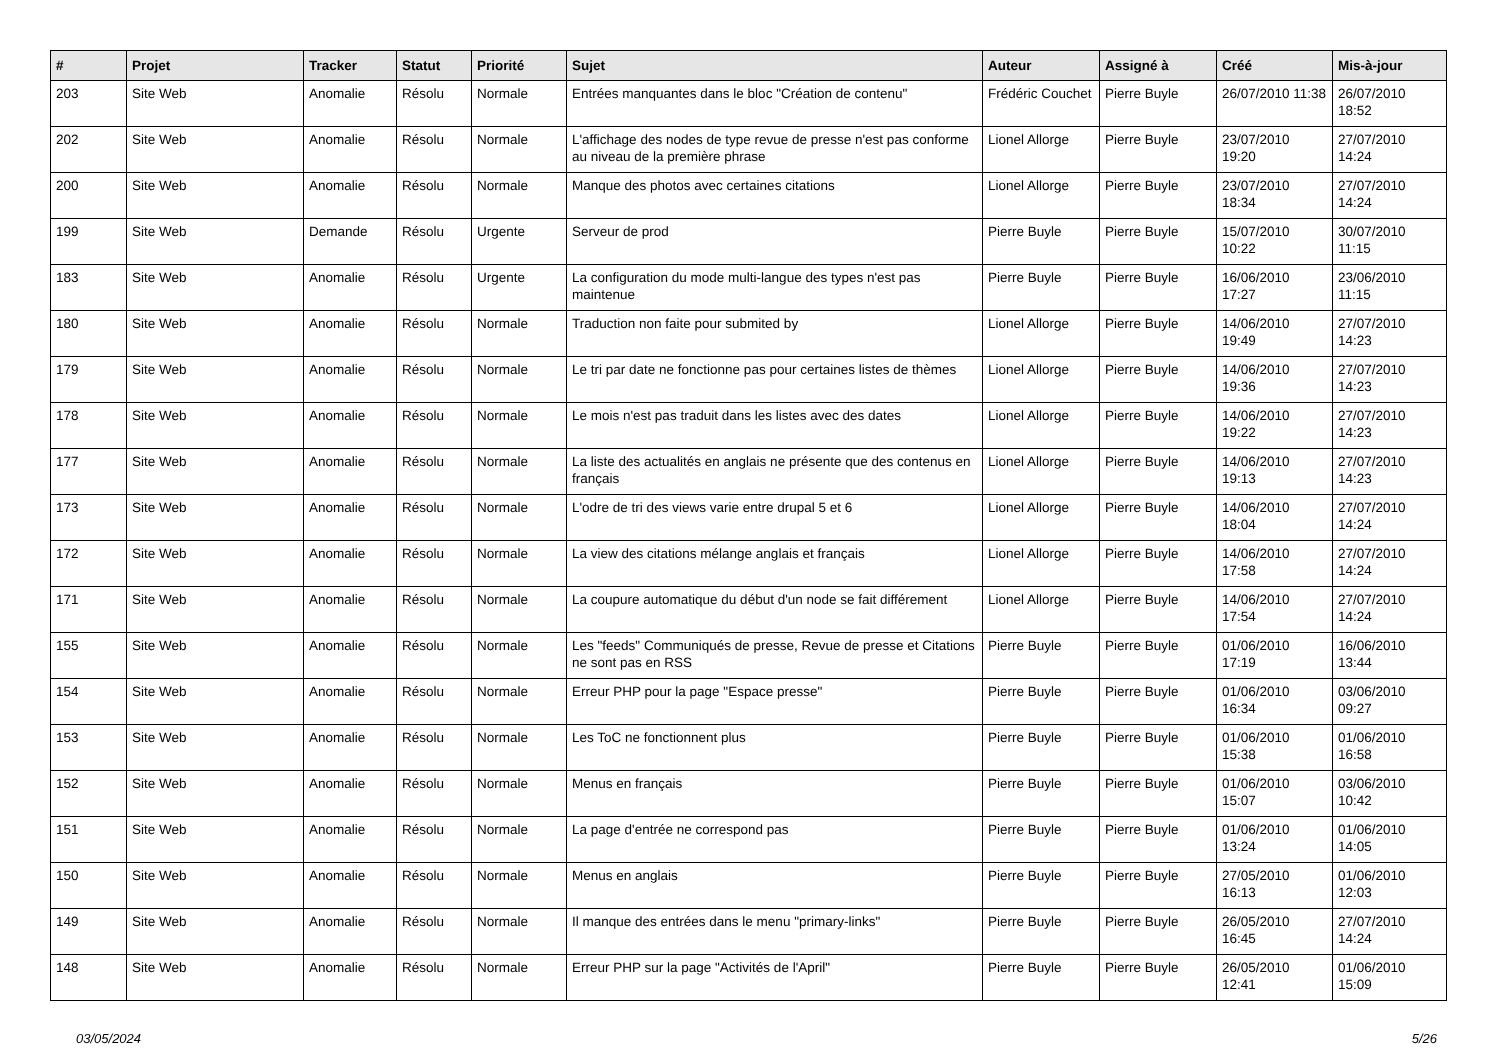| # | Projet | Tracker | Statut | Priorité | Sujet | Auteur | Assigné à | Créé | Mis-à-jour |
| --- | --- | --- | --- | --- | --- | --- | --- | --- | --- |
| 203 | Site Web | Anomalie | Résolu | Normale | Entrées manquantes dans le bloc "Création de contenu" | Frédéric Couchet | Pierre Buyle | 26/07/2010 11:38 | 26/07/2010 18:52 |
| 202 | Site Web | Anomalie | Résolu | Normale | L'affichage des nodes de type revue de presse n'est pas conforme au niveau de la première phrase | Lionel Allorge | Pierre Buyle | 23/07/2010 19:20 | 27/07/2010 14:24 |
| 200 | Site Web | Anomalie | Résolu | Normale | Manque des photos avec certaines citations | Lionel Allorge | Pierre Buyle | 23/07/2010 18:34 | 27/07/2010 14:24 |
| 199 | Site Web | Demande | Résolu | Urgente | Serveur de prod | Pierre Buyle | Pierre Buyle | 15/07/2010 10:22 | 30/07/2010 11:15 |
| 183 | Site Web | Anomalie | Résolu | Urgente | La configuration du mode multi-langue des types n'est pas maintenue | Pierre Buyle | Pierre Buyle | 16/06/2010 17:27 | 23/06/2010 11:15 |
| 180 | Site Web | Anomalie | Résolu | Normale | Traduction non faite pour submited by | Lionel Allorge | Pierre Buyle | 14/06/2010 19:49 | 27/07/2010 14:23 |
| 179 | Site Web | Anomalie | Résolu | Normale | Le tri par date ne fonctionne pas pour certaines listes de thèmes | Lionel Allorge | Pierre Buyle | 14/06/2010 19:36 | 27/07/2010 14:23 |
| 178 | Site Web | Anomalie | Résolu | Normale | Le mois n'est pas traduit dans les listes avec des dates | Lionel Allorge | Pierre Buyle | 14/06/2010 19:22 | 27/07/2010 14:23 |
| 177 | Site Web | Anomalie | Résolu | Normale | La liste des actualités en anglais ne présente que des contenus en français | Lionel Allorge | Pierre Buyle | 14/06/2010 19:13 | 27/07/2010 14:23 |
| 173 | Site Web | Anomalie | Résolu | Normale | L'odre de tri des views varie entre drupal 5 et 6 | Lionel Allorge | Pierre Buyle | 14/06/2010 18:04 | 27/07/2010 14:24 |
| 172 | Site Web | Anomalie | Résolu | Normale | La view des citations mélange anglais et français | Lionel Allorge | Pierre Buyle | 14/06/2010 17:58 | 27/07/2010 14:24 |
| 171 | Site Web | Anomalie | Résolu | Normale | La coupure automatique du début d'un node se fait différement | Lionel Allorge | Pierre Buyle | 14/06/2010 17:54 | 27/07/2010 14:24 |
| 155 | Site Web | Anomalie | Résolu | Normale | Les "feeds" Communiqués de presse, Revue de presse et Citations ne sont pas en RSS | Pierre Buyle | Pierre Buyle | 01/06/2010 17:19 | 16/06/2010 13:44 |
| 154 | Site Web | Anomalie | Résolu | Normale | Erreur PHP pour la page "Espace presse" | Pierre Buyle | Pierre Buyle | 01/06/2010 16:34 | 03/06/2010 09:27 |
| 153 | Site Web | Anomalie | Résolu | Normale | Les ToC ne fonctionnent plus | Pierre Buyle | Pierre Buyle | 01/06/2010 15:38 | 01/06/2010 16:58 |
| 152 | Site Web | Anomalie | Résolu | Normale | Menus en français | Pierre Buyle | Pierre Buyle | 01/06/2010 15:07 | 03/06/2010 10:42 |
| 151 | Site Web | Anomalie | Résolu | Normale | La page d'entrée ne correspond pas | Pierre Buyle | Pierre Buyle | 01/06/2010 13:24 | 01/06/2010 14:05 |
| 150 | Site Web | Anomalie | Résolu | Normale | Menus en anglais | Pierre Buyle | Pierre Buyle | 27/05/2010 16:13 | 01/06/2010 12:03 |
| 149 | Site Web | Anomalie | Résolu | Normale | Il manque des entrées dans le menu "primary-links" | Pierre Buyle | Pierre Buyle | 26/05/2010 16:45 | 27/07/2010 14:24 |
| 148 | Site Web | Anomalie | Résolu | Normale | Erreur PHP sur la page "Activités de l'April" | Pierre Buyle | Pierre Buyle | 26/05/2010 12:41 | 01/06/2010 15:09 |
03/05/2024 5/26